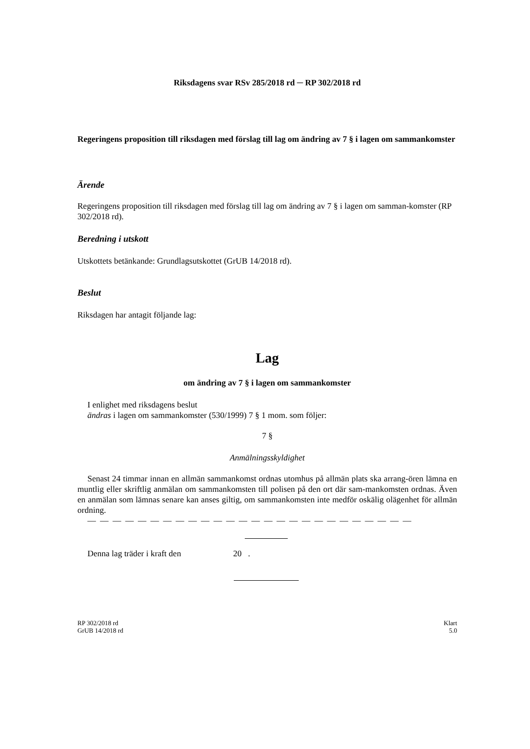Riksdagens svar RSv 285/2018 rd ─ RP 302/2018 rd
Regeringens proposition till riksdagen med förslag till lag om ändring av 7 § i lagen om sammankomster
Ärende
Regeringens proposition till riksdagen med förslag till lag om ändring av 7 § i lagen om samman-komster (RP 302/2018 rd).
Beredning i utskott
Utskottets betänkande: Grundlagsutskottet (GrUB 14/2018 rd).
Beslut
Riksdagen har antagit följande lag:
Lag
om ändring av 7 § i lagen om sammankomster
I enlighet med riksdagens beslut
ändras i lagen om sammankomster (530/1999) 7 § 1 mom. som följer:
7 §
Anmälningsskyldighet
Senast 24 timmar innan en allmän sammankomst ordnas utomhus på allmän plats ska arrang-ören lämna en muntlig eller skriftlig anmälan om sammankomsten till polisen på den ort där sam-mankomsten ordnas. Även en anmälan som lämnas senare kan anses giltig, om sammankomsten inte medför oskälig olägenhet för allmän ordning.
— — — — — — — — — — — — — — — — — — — — — — — — — —
Denna lag träder i kraft den 20 .
RP 302/2018 rd
GrUB 14/2018 rd
Klart
5.0